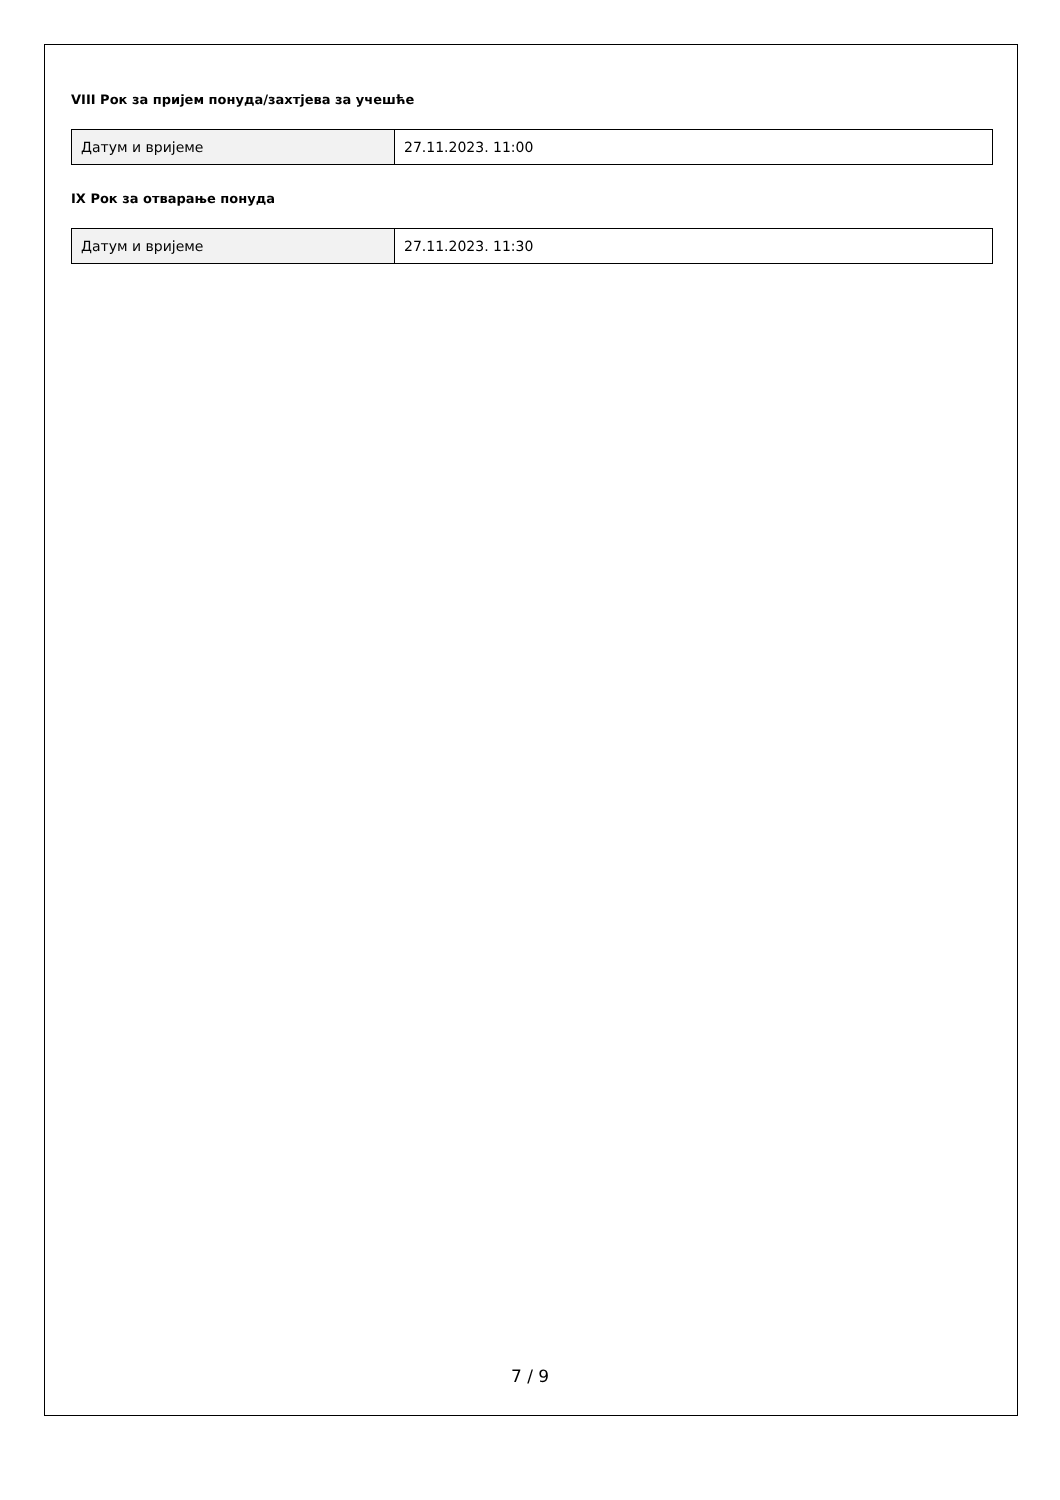VIII Рок за пријем понуда/захтјева за учешће
| Датум и вријеме | 27.11.2023. 11:00 |
IX Рок за отварање понуда
| Датум и вријеме | 27.11.2023. 11:30 |
7 / 9